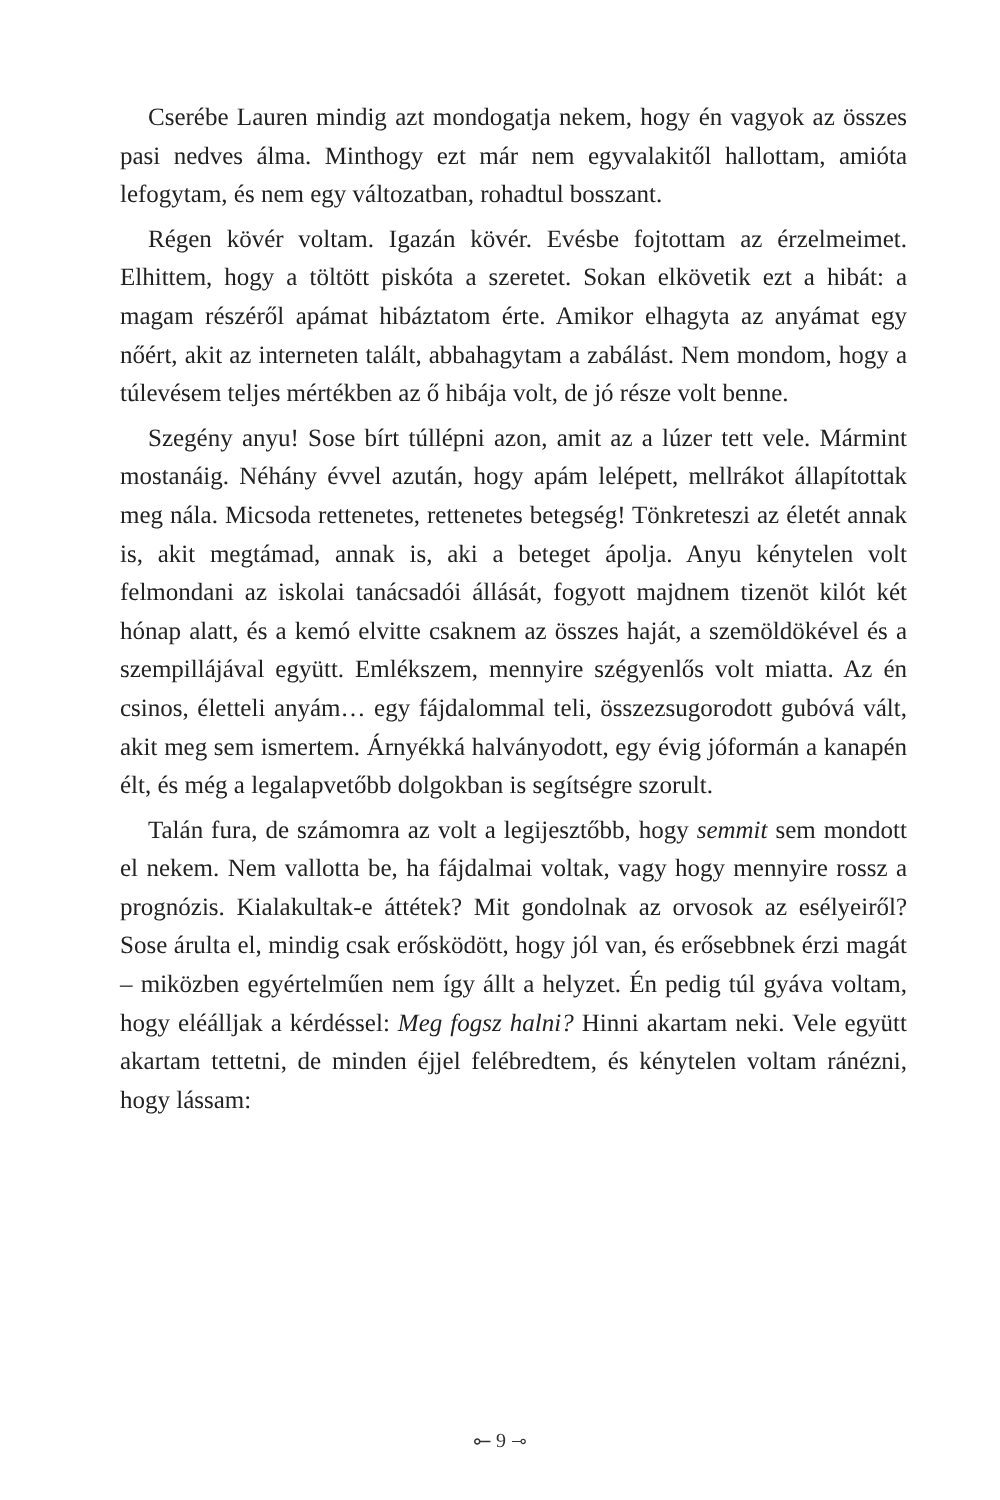Cserébe Lauren mindig azt mondogatja nekem, hogy én vagyok az összes pasi nedves álma. Minthogy ezt már nem egyvalakitől hallottam, amióta lefogytam, és nem egy változatban, rohadtul bosszant.
Régen kövér voltam. Igazán kövér. Evésbe fojtottam az érzelmeimet. Elhittem, hogy a töltött piskóta a szeretet. Sokan elkövetik ezt a hibát: a magam részéről apámat hibáztatom érte. Amikor elhagyta az anyámat egy nőért, akit az interneten talált, abbahagytam a zabálást. Nem mondom, hogy a túlevésem teljes mértékben az ő hibája volt, de jó része volt benne.
Szegény anyu! Sose bírt túllépni azon, amit az a lúzer tett vele. Mármint mostanáig. Néhány évvel azután, hogy apám lelépett, mellrákot állapítottak meg nála. Micsoda rettenetes, rettenetes betegség! Tönkreteszi az életét annak is, akit megtámad, annak is, aki a beteget ápolja. Anyu kénytelen volt felmondani az iskolai tanácsadói állását, fogyott majdnem tizenöt kilót két hónap alatt, és a kemó elvitte csaknem az összes haját, a szemöldökével és a szempillájával együtt. Emlékszem, mennyire szégyenlős volt miatta. Az én csinos, életteli anyám… egy fájdalommal teli, összezsugorodott gubóvá vált, akit meg sem ismertem. Árnyékká halványodott, egy évig jóformán a kanapén élt, és még a legalapvetőbb dolgokban is segítségre szorult.
Talán fura, de számomra az volt a legijesztőbb, hogy semmit sem mondott el nekem. Nem vallotta be, ha fájdalmai voltak, vagy hogy mennyire rossz a prognózis. Kialakultak-e áttétek? Mit gondolnak az orvosok az esélyeiről? Sose árulta el, mindig csak erősködött, hogy jól van, és erősebbnek érzi magát – miközben egyértelműen nem így állt a helyzet. Én pedig túl gyáva voltam, hogy eléálljak a kérdéssel: Meg fogsz halni? Hinni akartam neki. Vele együtt akartam tettetni, de minden éjjel felébredtem, és kénytelen voltam ránézni, hogy lássam:
⟜ 9 ⊸